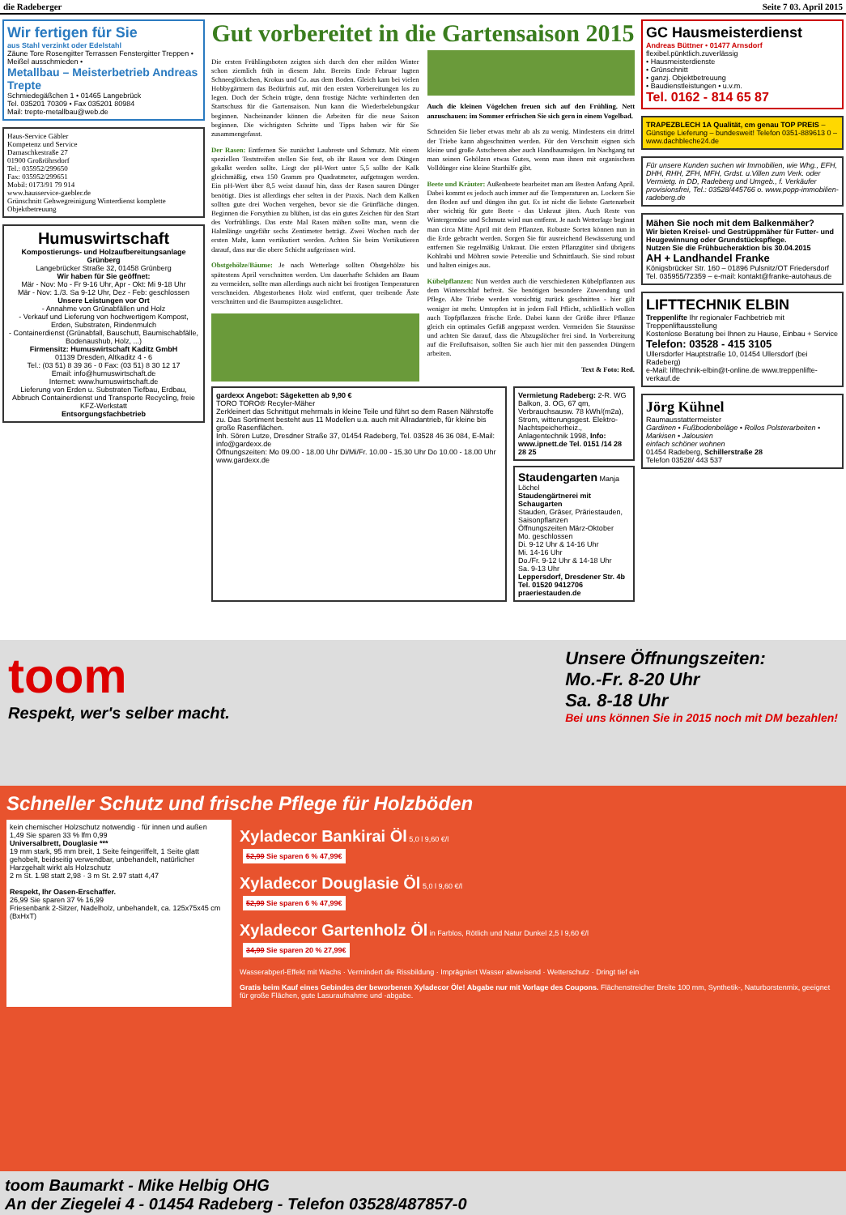die Radeberger Seite 7 03. April 2015
Wir fertigen für Sie
aus Stahl verzinkt oder Edelstahl
Zäune Tore Rosengitter Terrassen Fenstergitter Treppen • Meißel ausschmieden •
Metallbau – Meisterbetrieb Andreas Trepte
Schmiedegäßchen 1 • 01465 Langebrück
Tel. 035201 70309 • Fax 035201 80984
Mail: trepte-metallbau@web.de
Haus-Service Gäbler
Kompetenz und Service
Damaschkestraße 27
01900 Großröhrsdorf
Tel.: 035952/299650
Fax: 035952/299651
Mobil: 0173/91 79 914
www.hausservice-gaebler.de
Grünschnitt Gehwegreinigung Winterdienst komplette Objektbetreuung
Humuswirtschaft
Kompostierungs- und Holzaufbereitungsanlage Grünberg
Langebrücker Straße 32, 01458 Grünberg
Wir haben für Sie geöffnet:
Mär - Nov: Mo - Fr 9-16 Uhr, Apr - Okt: Mi 9-18 Uhr
Mär - Nov: 1./3. Sa 9-12 Uhr, Dez - Feb: geschlossen
Unsere Leistungen vor Ort
- Annahme von Grünabfällen und Holz
- Verkauf und Lieferung von hochwertigem Kompost, Erden, Substraten, Rindenmulch
- Containerdienst (Grünabfall, Bauschutt, Baumischabfälle, Bodenaushub, Holz, ...)
Firmensitz: Humuswirtschaft Kaditz GmbH
01139 Dresden, Altkaditz 4 - 6
Tel.: (03 51) 8 39 36 - 0 Fax: (03 51) 8 30 12 17
Email: info@humuswirtschaft.de
Internet: www.humuswirtschaft.de
Lieferung von Erden u. Substraten Tiefbau, Erdbau, Abbruch Containerdienst und Transporte Recycling, freie KFZ-Werkstatt
Entsorgungsfachbetrieb
Gut vorbereitet in die Gartensaison 2015
Die ersten Frühlingsboten zeigten sich durch den eher milden Winter schon ziemlich früh in diesem Jahr. Bereits Ende Februar lugten Schneeglöckchen, Krokus und Co. aus dem Boden. Gleich kam bei vielen Hobbygärtnern das Bedürfnis auf, mit den ersten Vorbereitungen los zu legen. Doch der Schein trügte, denn frostige Nächte verhinderten den Startschuss für die Gartensaison. Nun kann die Wiederbelebungskur beginnen. Nacheinander können die Arbeiten für die neue Saison beginnen. Die wichtigsten Schritte und Tipps haben wir für Sie zusammengefasst.
Der Rasen: Entfernen Sie zunächst Laubreste und Schmutz. Mit einem speziellen Teststreifen stellen Sie fest, ob ihr Rasen vor dem Düngen gekalkt werden sollte. Liegt der pH-Wert unter 5,5 sollte der Kalk gleichmäßig, etwa 150 Gramm pro Quadratmeter, aufgetragen werden. Ein pH-Wert über 8,5 weist darauf hin, dass der Rasen sauren Dünger benötigt. Dies ist allerdings eher selten in der Praxis. Nach dem Kalken sollten gute drei Wochen vergehen, bevor sie die Grünfläche düngen. Beginnen die Forsythien zu blühen, ist das ein gutes Zeichen für den Start des Vorfrühlings. Das erste Mal Rasen mähen sollte man, wenn die Halmlänge ungefähr sechs Zentimeter beträgt. Zwei Wochen nach der ersten Maht, kann vertikutiert werden. Achten Sie beim Vertikutieren darauf, dass nur die obere Schicht aufgerissen wird.
Obstgehölze/Bäume: Je nach Wetterlage sollten Obstgehölze bis spätestens April verschnitten werden. Um dauerhafte Schäden am Baum zu vermeiden, sollte man allerdings auch nicht bei frostigen Temperaturen verschneiden. Abgestorbenes Holz wird entfernt, quer treibende Äste verschnitten und die Baumspitzen ausgelichtet.
Auch die kleinen Vögelchen freuen sich auf den Frühling. Nett anzuschauen: im Sommer erfrischen Sie sich gern in einem Vogelbad.
Schneiden Sie lieber etwas mehr ab als zu wenig. Mindestens ein drittel der Triebe kann abgeschnitten werden. Für den Verschnitt eignen sich kleine und große Astscheren aber auch Handbaumsägen. Im Nachgang tut man seinen Gehölzen etwas Gutes, wenn man ihnen mit organischem Volldünger eine kleine Starthilfe gibt.
Beete und Kräuter: Außenbeete bearbeitet man am Besten Anfang April. Dabei kommt es jedoch auch immer auf die Temperaturen an. Lockern Sie den Boden auf und düngen ihn gut. Es ist nicht die liebste Gartenarbeit aber wichtig für gute Beete - das Unkraut jäten. Auch Reste von Wintergemüse und Schmutz wird nun entfernt. Je nach Wetterlage beginnt man circa Mitte April mit dem Pflanzen. Robuste Sorten können nun in die Erde gebracht werden. Sorgen Sie für ausreichend Bewässerung und entfernen Sie regelmäßig Unkraut. Die ersten Pflanzgüter sind übrigens Kohlrabi und Möhren sowie Petersilie und Schnittlauch. Sie sind robust und halten einiges aus.
Kübelpflanzen: Nun werden auch die verschiedenen Kübelpflanzen aus dem Winterschlaf befreit. Sie benötigen besondere Zuwendung und Pflege. Alte Triebe werden vorsichtig zurück geschnitten - hier gilt weniger ist mehr. Umtopfen ist in jedem Fall Pflicht, schließlich wollen auch Topfpflanzen frische Erde. Dabei kann der Größe ihrer Pflanze gleich ein optimales Gefäß angepasst werden. Vermeiden Sie Staunässe und achten Sie darauf, dass die Abzugslöcher frei sind. In Vorbereitung auf die Freiluftsaison, sollten Sie auch hier mit den passenden Düngern arbeiten.
Text & Foto: Red.
gardexx Angebot: Sägeketten ab 9,90 €
TORO TORO® Recyler-Mäher
Zerkleinert das Schnittgut mehrmals in kleine Teile und führt so dem Rasen Nährstoffe zu. Das Sortiment besteht aus 11 Modellen u.a. auch mit Allradantrieb, für kleine bis große Rasenflächen.
Inh. Sören Lutze, Dresdner Straße 37, 01454 Radeberg, Tel. 03528 46 36 084, E-Mail: info@gardexx.de
Öffnungszeiten: Mo 09.00 - 18.00 Uhr Di/Mi/Fr. 10.00 - 15.30 Uhr Do 10.00 - 18.00 Uhr www.gardexx.de
Vermietung Radeberg: 2-R. WG Balkon, 3. OG, 67 qm, Verbrauchsausw. 78 kWh/(m2a), Strom, witterungsgest. Elektro-Nachtspeicherheiz., Anlagentechnik 1998, Info: www.ipnett.de Tel. 0151 /14 28 28 25
Staudengarten Manja Löchel
Staudengärtnerei mit Schaugarten
Stauden, Gräser, Präriestauden, Saisonpflanzen
Öffnungszeiten März-Oktober
Mo. geschlossen
Di. 9-12 Uhr & 14-16 Uhr
Mi. 14-16 Uhr
Do./Fr. 9-12 Uhr & 14-18 Uhr
Sa. 9-13 Uhr
Leppersdorf, Dresdener Str. 4b Tel. 01520 9412706 praeriestauden.de
GC Hausmeisterdienst
Andreas Büttner • 01477 Arnsdorf
flexibel.pünktlich.zuverlässig
• Hausmeisterdienste
• Grünschnitt
• ganzj. Objektbetreuung
• Baudienstleistungen • u.v.m.
Tel. 0162 - 814 65 87
TRAPEZBLECH 1A Qualität, cm genau TOP PREIS – Günstige Lieferung – bundesweit! Telefon 0351-889613 0 – www.dachbleche24.de
Für unsere Kunden suchen wir Immobilien, wie Whg., EFH, DHH, RHH, ZFH, MFH, Grdst. u.Villen zum Verk. oder Vermietg. in DD, Radeberg und Umgeb., f. Verkäufer provisionsfrei, Tel.: 03528/445766 o. www.popp-immobilien-radeberg.de
Mähen Sie noch mit dem Balkenmäher?
Wir bieten Kreisel- und Gestrüppmäher für Futter- und Heugewinnung oder Grundstückspflege.
Nutzen Sie die Frühbucheraktion bis 30.04.2015
AH + Landhandel Franke
Königsbrücker Str. 160 – 01896 Pulsnitz/OT Friedersdorf
Tel. 035955/72359 – e-mail: kontakt@franke-autohaus.de
LIFTTECHNIK ELBIN
Treppenlifte Ihr regionaler Fachbetrieb mit Treppenliftausstellung
Kostenlose Beratung bei Ihnen zu Hause, Einbau + Service
Telefon: 03528 - 415 3105
Ullersdorfer Hauptstraße 10, 01454 Ullersdorf (bei Radeberg)
e-Mail: lifttechnik-elbin@t-online.de www.treppenlifte-verkauf.de
Jörg Kühnel
Raumausstattermeister
Gardinen • Fußbodenbeläge • Rollos Polsterarbeiten • Markisen • Jalousien
einfach schöner wohnen
01454 Radeberg, Schillerstraße 28
Telefon 03528/ 443 537
toom
Respekt, wer's selber macht.
Unsere Öffnungszeiten:
Mo.-Fr. 8-20 Uhr
Sa. 8-18 Uhr
Bei uns können Sie in 2015 noch mit DM bezahlen!
Schneller Schutz und frische Pflege für Holzböden
kein chemischer Holzschutz notwendig · für innen und außen
1,49 Sie sparen 33 % lfm 0,99
Universalbrett, Douglasie ***
19 mm stark, 95 mm breit, 1 Seite feingeriffelt, 1 Seite glatt gehobelt, beidseitig verwendbar, unbehandelt, natürlicher Harzgehalt wirkt als Holzschutz
2 m St. 1.98 statt 2,98 · 3 m St. 2.97 statt 4,47
Respekt, Ihr Oasen-Erschaffer.
26,99 Sie sparen 37 % 16,99
Friesenbank 2-Sitzer, Nadelholz, unbehandelt, ca. 125x75x45 cm (BxHxT)
Xyladecor Bankirai Öl 5,0 l 9,60 €/l
52,99 Sie sparen 6 % 47,99€
Xyladecor Douglasie Öl 5,0 l 9,60 €/l
52,99 Sie sparen 6 % 47,99€
Xyladecor Gartenholz Öl in Farblos, Rötlich und Natur Dunkel 2,5 l 9,60 €/l
34,99 Sie sparen 20 % 27,99€
Wasserabperl-Effekt mit Wachs · Vermindert die Rissbildung · Imprägniert Wasser abweisend · Wetterschutz · Dringt tief ein
Gratis beim Kauf eines Gebindes der beworbenen Xyladecor Öle! Abgabe nur mit Vorlage des Coupons. Flächenstreicher Breite 100 mm, Synthetik-, Naturborstenmix, geeignet für große Flächen, gute Lasuraufnahme und -abgabe.
toom Baumarkt - Mike Helbig OHG
An der Ziegelei 4 - 01454 Radeberg - Telefon 03528/487857-0